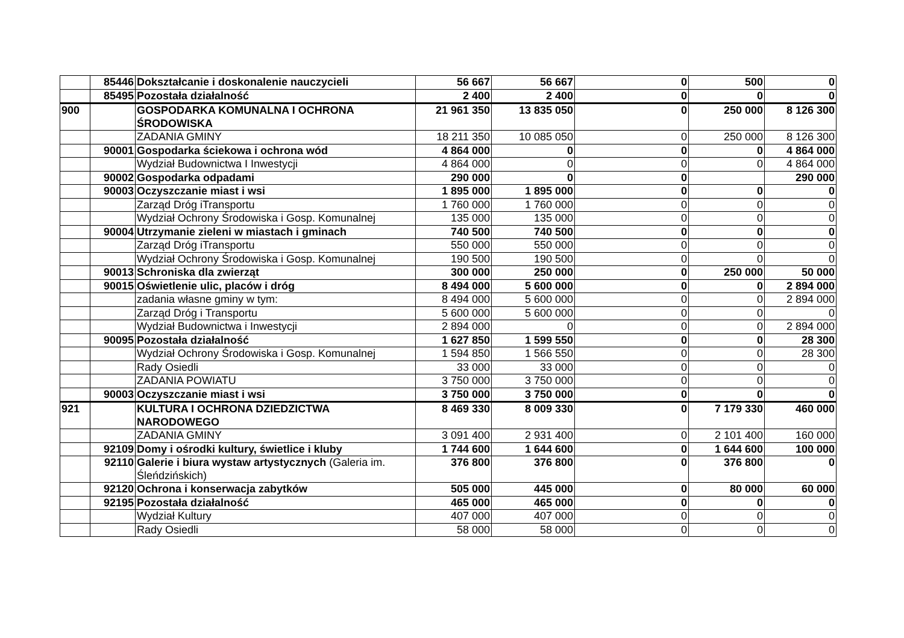| | 85446 | Dokształcanie i doskonalenie nauczycieli | 56 667 | 56 667 | 0 | 500 | 0 |
| | 85495 | Pozostała działalność | 2 400 | 2 400 | 0 | 0 | 0 |
| 900 | | GOSPODARKA KOMUNALNA I OCHRONA ŚRODOWISKA | 21 961 350 | 13 835 050 | 0 | 250 000 | 8 126 300 |
| | | ZADANIA GMINY | 18 211 350 | 10 085 050 | 0 | 250 000 | 8 126 300 |
| | 90001 | Gospodarka ściekowa i ochrona wód | 4 864 000 | 0 | 0 | 0 | 4 864 000 |
| | | Wydział Budownictwa I Inwestycji | 4 864 000 | 0 | 0 | 0 | 4 864 000 |
| | 90002 | Gospodarka odpadami | 290 000 | 0 | 0 | | 290 000 |
| | 90003 | Oczyszczanie miast i wsi | 1 895 000 | 1 895 000 | 0 | 0 | 0 |
| | | Zarząd Dróg iTransportu | 1 760 000 | 1 760 000 | 0 | 0 | 0 |
| | | Wydział Ochrony Środowiska i Gosp. Komunalnej | 135 000 | 135 000 | 0 | 0 | 0 |
| | 90004 | Utrzymanie zieleni w miastach i gminach | 740 500 | 740 500 | 0 | 0 | 0 |
| | | Zarząd Dróg iTransportu | 550 000 | 550 000 | 0 | 0 | 0 |
| | | Wydział Ochrony Środowiska i Gosp. Komunalnej | 190 500 | 190 500 | 0 | 0 | 0 |
| | 90013 | Schroniska dla zwierząt | 300 000 | 250 000 | 0 | 250 000 | 50 000 |
| | 90015 | Oświetlenie ulic, placów i dróg | 8 494 000 | 5 600 000 | 0 | 0 | 2 894 000 |
| | | zadania własne gminy w tym: | 8 494 000 | 5 600 000 | 0 | 0 | 2 894 000 |
| | | Zarząd Dróg i Transportu | 5 600 000 | 5 600 000 | 0 | 0 | 0 |
| | | Wydział Budownictwa i Inwestycji | 2 894 000 | 0 | 0 | 0 | 2 894 000 |
| | 90095 | Pozostała działalność | 1 627 850 | 1 599 550 | 0 | 0 | 28 300 |
| | | Wydział Ochrony Środowiska i Gosp. Komunalnej | 1 594 850 | 1 566 550 | 0 | 0 | 28 300 |
| | | Rady Osiedli | 33 000 | 33 000 | 0 | 0 | 0 |
| | | ZADANIA POWIATU | 3 750 000 | 3 750 000 | 0 | 0 | 0 |
| | 90003 | Oczyszczanie miast i wsi | 3 750 000 | 3 750 000 | 0 | 0 | 0 |
| 921 | | KULTURA I OCHRONA DZIEDZICTWA NARODOWEGO | 8 469 330 | 8 009 330 | 0 | 7 179 330 | 460 000 |
| | | ZADANIA GMINY | 3 091 400 | 2 931 400 | 0 | 2 101 400 | 160 000 |
| | 92109 | Domy i ośrodki kultury, świetlice i kluby | 1 744 600 | 1 644 600 | 0 | 1 644 600 | 100 000 |
| | 92110 | Galerie i biura wystaw artystycznych (Galeria im. Śleńdzińskich) | 376 800 | 376 800 | 0 | 376 800 | 0 |
| | 92120 | Ochrona i konserwacja zabytków | 505 000 | 445 000 | 0 | 80 000 | 60 000 |
| | 92195 | Pozostała działalność | 465 000 | 465 000 | 0 | 0 | 0 |
| | | Wydział Kultury | 407 000 | 407 000 | 0 | 0 | 0 |
| | | Rady Osiedli | 58 000 | 58 000 | 0 | 0 | 0 |